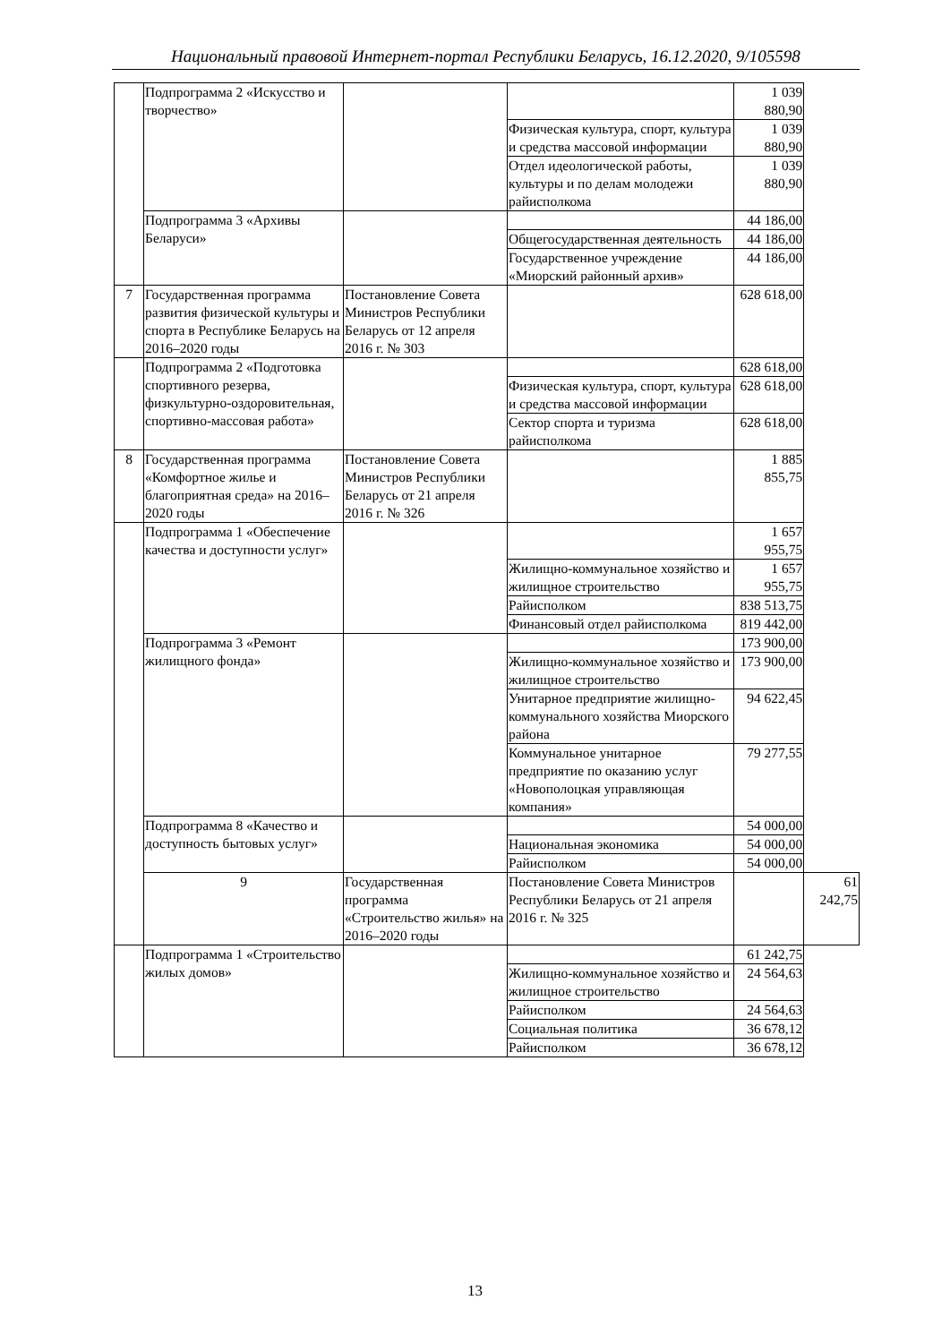Национальный правовой Интернет-портал Республики Беларусь, 16.12.2020, 9/105598
| | Подпрограмма 2 «Искусство и творчество» | | | 1 039 880,90 | |
| | | | Физическая культура, спорт, культура и средства массовой информации | 1 039 880,90 | |
| | | | Отдел идеологической работы, культуры и по делам молодежи райисполкома | 1 039 880,90 | |
| | Подпрограмма 3 «Архивы Беларуси» | | | 44 186,00 | |
| | | | Общегосударственная деятельность | 44 186,00 | |
| | | | Государственное учреждение «Миорский районный архив» | 44 186,00 | |
| 7 | Государственная программа развития физической культуры и спорта в Республике Беларусь на 2016–2020 годы | Постановление Совета Министров Республики Беларусь от 12 апреля 2016 г. № 303 | | 628 618,00 | |
| | Подпрограмма 2 «Подготовка спортивного резерва, физкультурно-оздоровительная, спортивно-массовая работа» | | | 628 618,00 | |
| | | | Физическая культура, спорт, культура и средства массовой информации | 628 618,00 | |
| | | | Сектор спорта и туризма райисполкома | 628 618,00 | |
| 8 | Государственная программа «Комфортное жилье и благоприятная среда» на 2016–2020 годы | Постановление Совета Министров Республики Беларусь от 21 апреля 2016 г. № 326 | | 1 885 855,75 | |
| | Подпрограмма 1 «Обеспечение качества и доступности услуг» | | | 1 657 955,75 | |
| | | | Жилищно-коммунальное хозяйство и жилищное строительство | 1 657 955,75 | |
| | | | Райисполком | 838 513,75 | |
| | | | Финансовый отдел райисполкома | 819 442,00 | |
| | Подпрограмма 3 «Ремонт жилищного фонда» | | | 173 900,00 | |
| | | | Жилищно-коммунальное хозяйство и жилищное строительство | 173 900,00 | |
| | | | Унитарное предприятие жилищно-коммунального хозяйства Миорского района | 94 622,45 | |
| | | | Коммунальное унитарное предприятие по оказанию услуг «Новополоцкая управляющая компания» | 79 277,55 | |
| | Подпрограмма 8 «Качество и доступность бытовых услуг» | | | 54 000,00 | |
| | | | Национальная экономика | 54 000,00 | |
| | | | Райисполком | 54 000,00 | |
| | 9 | Государственная программа «Строительство жилья» на 2016–2020 годы | Постановление Совета Министров Республики Беларусь от 21 апреля 2016 г. № 325 | | 61 242,75 |
| | Подпрограмма 1 «Строительство жилых домов» | | | 61 242,75 | |
| | | | Жилищно-коммунальное хозяйство и жилищное строительство | 24 564,63 | |
| | | | Райисполком | 24 564,63 | |
| | | | Социальная политика | 36 678,12 | |
| | | | Райисполком | 36 678,12 | |
13